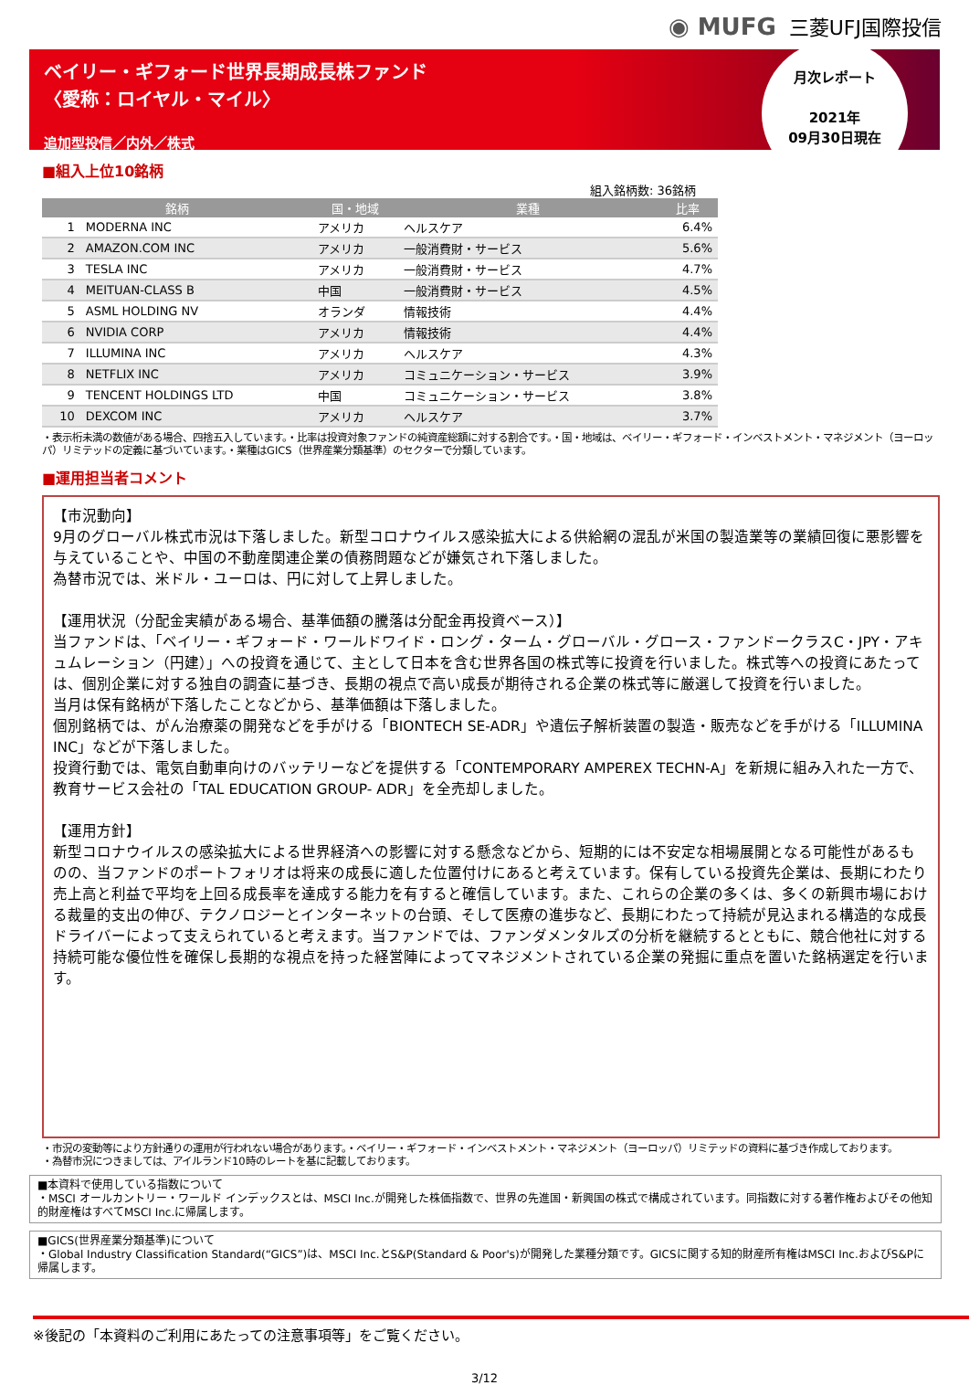◉ MUFG 三菱UFJ国際投信
ベイリー・ギフォード世界長期成長株ファンド
〈愛称：ロイヤル・マイル〉
追加型投信／内外／株式
月次レポート
2021年
09月30日現在
■組入上位10銘柄
組入銘柄数: 36銘柄
| 銘柄 | | 国・地域 | 業種 | 比率 |
| --- | --- | --- | --- | --- |
| 1 | MODERNA INC | アメリカ | ヘルスケア | 6.4% |
| 2 | AMAZON.COM INC | アメリカ | 一般消費財・サービス | 5.6% |
| 3 | TESLA INC | アメリカ | 一般消費財・サービス | 4.7% |
| 4 | MEITUAN-CLASS B | 中国 | 一般消費財・サービス | 4.5% |
| 5 | ASML HOLDING NV | オランダ | 情報技術 | 4.4% |
| 6 | NVIDIA CORP | アメリカ | 情報技術 | 4.4% |
| 7 | ILLUMINA INC | アメリカ | ヘルスケア | 4.3% |
| 8 | NETFLIX INC | アメリカ | コミュニケーション・サービス | 3.9% |
| 9 | TENCENT HOLDINGS LTD | 中国 | コミュニケーション・サービス | 3.8% |
| 10 | DEXCOM INC | アメリカ | ヘルスケア | 3.7% |
・表示桁未満の数値がある場合、四捨五入しています。・比率は投資対象ファンドの純資産総額に対する割合です。・国・地域は、ベイリー・ギフォード・インベストメント・マネジメント（ヨーロッパ）リミテッドの定義に基づいています。・業種はGICS（世界産業分類基準）のセクターで分類しています。
■運用担当者コメント
【市況動向】
9月のグローバル株式市況は下落しました。新型コロナウイルス感染拡大による供給網の混乱が米国の製造業等の業績回復に悪影響を与えていることや、中国の不動産関連企業の債務問題などが嫌気され下落しました。
為替市況では、米ドル・ユーロは、円に対して上昇しました。
【運用状況（分配金実績がある場合、基準価額の騰落は分配金再投資ベース）】
当ファンドは、「ベイリー・ギフォード・ワールドワイド・ロング・ターム・グローバル・グロース・ファンドークラスC・JPY・アキュムレーション（円建）」への投資を通じて、主として日本を含む世界各国の株式等に投資を行いました。株式等への投資にあたっては、個別企業に対する独自の調査に基づき、長期の視点で高い成長が期待される企業の株式等に厳選して投資を行いました。
当月は保有銘柄が下落したことなどから、基準価額は下落しました。
個別銘柄では、がん治療薬の開発などを手がける「BIONTECH SE-ADR」や遺伝子解析装置の製造・販売などを手がける「ILLUMINA INC」などが下落しました。
投資行動では、電気自動車向けのバッテリーなどを提供する「CONTEMPORARY AMPEREX TECHN-A」を新規に組み入れた一方で、教育サービス会社の「TAL EDUCATION GROUP- ADR」を全売却しました。
【運用方針】
新型コロナウイルスの感染拡大による世界経済への影響に対する懸念などから、短期的には不安定な相場展開となる可能性があるものの、当ファンドのポートフォリオは将来の成長に適した位置付けにあると考えています。保有している投資先企業は、長期にわたり売上高と利益で平均を上回る成長率を達成する能力を有すると確信しています。また、これらの企業の多くは、多くの新興市場における裁量的支出の伸び、テクノロジーとインターネットの台頭、そして医療の進歩など、長期にわたって持続が見込まれる構造的な成長ドライバーによって支えられていると考えます。当ファンドでは、ファンダメンタルズの分析を継続するとともに、競合他社に対する持続可能な優位性を確保し長期的な視点を持った経営陣によってマネジメントされている企業の発掘に重点を置いた銘柄選定を行います。
・市況の変動等により方針通りの運用が行われない場合があります。・ベイリー・ギフォード・インベストメント・マネジメント（ヨーロッパ）リミテッドの資料に基づき作成しております。
・為替市況につきましては、アイルランド10時のレートを基に記載しております。
■本資料で使用している指数について
・MSCI オールカントリー・ワールド インデックスとは、MSCI Inc.が開発した株価指数で、世界の先進国・新興国の株式で構成されています。同指数に対する著作権およびその他知的財産権はすべてMSCI Inc.に帰属します。
■GICS(世界産業分類基準)について
・Global Industry Classification Standard(“GICS”)は、MSCI Inc.とS&P(Standard & Poor's)が開発した業種分類です。GICSに関する知的財産所有権はMSCI Inc.およびS&Pに帰属します。
※後記の「本資料のご利用にあたっての注意事項等」をご覧ください。
3/12